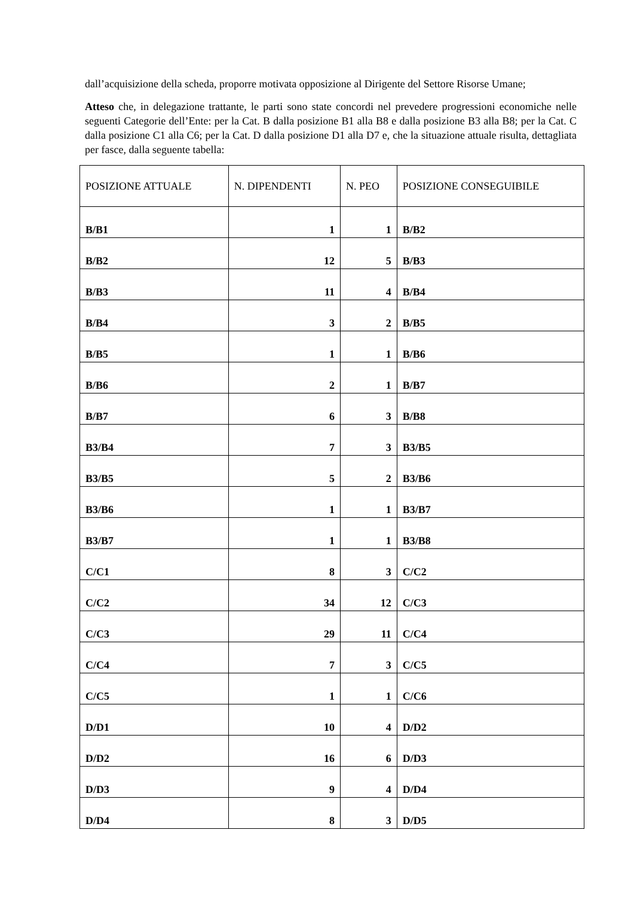dall’acquisizione della scheda, proporre motivata opposizione al Dirigente del Settore Risorse Umane;
Atteso che, in delegazione trattante, le parti sono state concordi nel prevedere progressioni economiche nelle seguenti Categorie dell’Ente: per la Cat. B dalla posizione B1 alla B8 e dalla posizione B3 alla B8; per la Cat. C dalla posizione C1 alla C6; per la Cat. D dalla posizione D1 alla D7 e, che la situazione attuale risulta, dettagliata per fasce, dalla seguente tabella:
| POSIZIONE ATTUALE | N. DIPENDENTI | N. PEO | POSIZIONE CONSEGUIBILE |
| --- | --- | --- | --- |
| B/B1 | 1 | 1 | B/B2 |
| B/B2 | 12 | 5 | B/B3 |
| B/B3 | 11 | 4 | B/B4 |
| B/B4 | 3 | 2 | B/B5 |
| B/B5 | 1 | 1 | B/B6 |
| B/B6 | 2 | 1 | B/B7 |
| B/B7 | 6 | 3 | B/B8 |
| B3/B4 | 7 | 3 | B3/B5 |
| B3/B5 | 5 | 2 | B3/B6 |
| B3/B6 | 1 | 1 | B3/B7 |
| B3/B7 | 1 | 1 | B3/B8 |
| C/C1 | 8 | 3 | C/C2 |
| C/C2 | 34 | 12 | C/C3 |
| C/C3 | 29 | 11 | C/C4 |
| C/C4 | 7 | 3 | C/C5 |
| C/C5 | 1 | 1 | C/C6 |
| D/D1 | 10 | 4 | D/D2 |
| D/D2 | 16 | 6 | D/D3 |
| D/D3 | 9 | 4 | D/D4 |
| D/D4 | 8 | 3 | D/D5 |